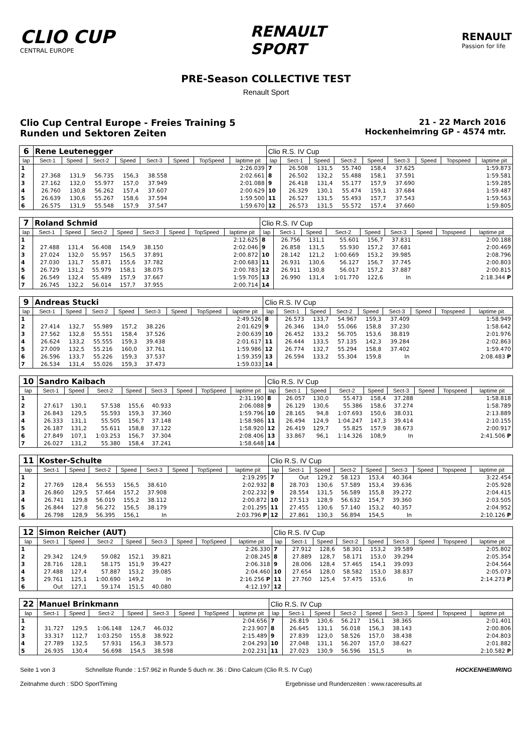CLIO CUP
CENTRAL EUROPE
RENAULT
SPORT
RENAULT
Passion for life
PRE-Season COLLECTIVE TEST
Renault Sport
Clio Cup Central Europe - Freies Training 5
Runden und Sektoren Zeiten
21 - 22 March 2016
Hockenheimring GP - 4574 mtr.
| 6 | Rene Leutenegger | | | | | | | | Clio R.S. IV Cup | | | | | | | | |
| lap | Sect-1 | Speed | Sect-2 | Speed | Sect-3 | Speed | TopSpeed | laptime pit | lap | Sect-1 | Speed | Sect-2 | Speed | Sect-3 | Speed | Topspeed | laptime pit |
| 1 | | | | | | | | 2:26.039 | 7 | 26.508 | 131,5 | 55.740 | 158,4 | 37.625 | | | 1:59.873 |
| 2 | 27.368 | 131,9 | 56.735 | 156,3 | 38.558 | | | 2:02.661 | 8 | 26.502 | 132,2 | 55.488 | 158,1 | 37.591 | | | 1:59.581 |
| 3 | 27.162 | 132,0 | 55.977 | 157,0 | 37.949 | | | 2:01.088 | 9 | 26.418 | 131,4 | 55.177 | 157,9 | 37.690 | | | 1:59.285 |
| 4 | 26.760 | 130,8 | 56.262 | 157,4 | 37.607 | | | 2:00.629 | 10 | 26.329 | 130,1 | 55.474 | 159,1 | 37.684 | | | 1:59.487 |
| 5 | 26.639 | 130,6 | 55.267 | 158,6 | 37.594 | | | 1:59.500 | 11 | 26.527 | 131,5 | 55.493 | 157,7 | 37.543 | | | 1:59.563 |
| 6 | 26.575 | 131,9 | 55.548 | 157,9 | 37.547 | | | 1:59.670 | 12 | 26.573 | 131,5 | 55.572 | 157,4 | 37.660 | | | 1:59.805 |
| 7 | Roland Schmid | | | | | | | | Clio R.S. IV Cup | | | | | | | | |
| lap | Sect-1 | Speed | Sect-2 | Speed | Sect-3 | Speed | TopSpeed | laptime pit | lap | Sect-1 | Speed | Sect-2 | Speed | Sect-3 | Speed | Topspeed | laptime pit |
| 1 | | | | | | | | 2:12.625 | 8 | 26.756 | 131,1 | 55.601 | 156,7 | 37.831 | | | 2:00.188 |
| 2 | 27.488 | 131,4 | 56.408 | 154,9 | 38.150 | | | 2:02.046 | 9 | 26.858 | 131,5 | 55.930 | 157,2 | 37.681 | | | 2:00.469 |
| 3 | 27.024 | 132,0 | 55.957 | 156,5 | 37.891 | | | 2:00.872 | 10 | 28.142 | 121,2 | 1:00.669 | 153,2 | 39.985 | | | 2:08.796 |
| 4 | 27.030 | 131,7 | 55.871 | 155,6 | 37.782 | | | 2:00.683 | 11 | 26.931 | 130,6 | 56.127 | 156,7 | 37.745 | | | 2:00.803 |
| 5 | 26.729 | 131,2 | 55.979 | 158,1 | 38.075 | | | 2:00.783 | 12 | 26.911 | 130,8 | 56.017 | 157,2 | 37.887 | | | 2:00.815 |
| 6 | 26.549 | 132,4 | 55.489 | 157,9 | 37.667 | | | 1:59.705 | 13 | 26.990 | 131,4 | 1:01.770 | 122,6 | In | | | 2:18.344 P |
| 7 | 26.745 | 132,2 | 56.014 | 157,7 | 37.955 | | | 2:00.714 | 14 | | | | | | | | |
| 9 | Andreas Stucki | | | | | | | | Clio R.S. IV Cup | | | | | | | | |
| lap | Sect-1 | Speed | Sect-2 | Speed | Sect-3 | Speed | TopSpeed | laptime pit | lap | Sect-1 | Speed | Sect-2 | Speed | Sect-3 | Speed | Topspeed | laptime pit |
| 1 | | | | | | | | 2:49.526 | 8 | 26.573 | 133,7 | 54.967 | 159,3 | 37.409 | | | 1:58.949 |
| 2 | 27.414 | 132,7 | 55.989 | 157,2 | 38.226 | | | 2:01.629 | 9 | 26.346 | 134,0 | 55.066 | 158,8 | 37.230 | | | 1:58.642 |
| 3 | 27.562 | 132,8 | 55.551 | 158,4 | 37.526 | | | 2:00.639 | 10 | 26.452 | 133,2 | 56.705 | 153,6 | 38.819 | | | 2:01.976 |
| 4 | 26.624 | 133,2 | 55.555 | 159,3 | 39.438 | | | 2:01.617 | 11 | 26.444 | 133,5 | 57.135 | 142,3 | 39.284 | | | 2:02.863 |
| 5 | 27.009 | 132,5 | 55.216 | 160,0 | 37.761 | | | 1:59.986 | 12 | 26.774 | 132,7 | 55.294 | 158,8 | 37.402 | | | 1:59.470 |
| 6 | 26.596 | 133,7 | 55.226 | 159,3 | 37.537 | | | 1:59.359 | 13 | 26.594 | 133,2 | 55.304 | 159,8 | In | | | 2:08.483 P |
| 7 | 26.534 | 131,4 | 55.026 | 159,3 | 37.473 | | | 1:59.033 | 14 | | | | | | | | |
| 10 | Sandro Kaibach | | | | | | | | Clio R.S. IV Cup | | | | | | | | |
| lap | Sect-1 | Speed | Sect-2 | Speed | Sect-3 | Speed | TopSpeed | laptime pit | lap | Sect-1 | Speed | Sect-2 | Speed | Sect-3 | Speed | Topspeed | laptime pit |
| 1 | | | | | | | | 2:31.190 | 8 | 26.057 | 130,0 | 55.473 | 158,4 | 37.288 | | | 1:58.818 |
| 2 | 27.617 | 130,1 | 57.538 | 155,6 | 40.933 | | | 2:06.088 | 9 | 26.129 | 130,6 | 55.386 | 158,6 | 37.274 | | | 1:58.789 |
| 3 | 26.843 | 129,5 | 55.593 | 159,3 | 37.360 | | | 1:59.796 | 10 | 28.165 | 94,8 | 1:07.693 | 150,6 | 38.031 | | | 2:13.889 |
| 4 | 26.333 | 131,1 | 55.505 | 156,7 | 37.148 | | | 1:58.986 | 11 | 26.494 | 124,9 | 1:04.247 | 147,3 | 39.414 | | | 2:10.155 |
| 5 | 26.187 | 131,2 | 55.611 | 158,8 | 37.122 | | | 1:58.920 | 12 | 26.419 | 129,7 | 55.825 | 157,9 | 38.673 | | | 2:00.917 |
| 6 | 27.849 | 107,1 | 1:03.253 | 156,7 | 37.304 | | | 2:08.406 | 13 | 33.867 | 96,1 | 1:14.326 | 108,9 | In | | | 2:41.506 P |
| 7 | 26.027 | 131,2 | 55.380 | 158,4 | 37.241 | | | 1:58.648 | 14 | | | | | | | | |
| 11 | Koster-Schulte | | | | | | | | Clio R.S. IV Cup | | | | | | | | |
| lap | Sect-1 | Speed | Sect-2 | Speed | Sect-3 | Speed | TopSpeed | laptime pit | lap | Sect-1 | Speed | Sect-2 | Speed | Sect-3 | Speed | Topspeed | laptime pit |
| 1 | | | | | | | | 2:19.295 | 7 | Out | 129,2 | 58.123 | 153,4 | 40.364 | | | 3:22.454 |
| 2 | 27.769 | 128,4 | 56.553 | 156,5 | 38.610 | | | 2:02.932 | 8 | 28.703 | 130,6 | 57.589 | 153,4 | 39.636 | | | 2:05.928 |
| 3 | 26.860 | 129,5 | 57.464 | 157,2 | 37.908 | | | 2:02.232 | 9 | 28.554 | 131,5 | 56.589 | 155,8 | 39.272 | | | 2:04.415 |
| 4 | 26.741 | 129,8 | 56.019 | 155,2 | 38.112 | | | 2:00.872 | 10 | 27.513 | 128,9 | 56.632 | 154,7 | 39.360 | | | 2:03.505 |
| 5 | 26.844 | 127,8 | 56.272 | 156,5 | 38.179 | | | 2:01.295 | 11 | 27.455 | 130,6 | 57.140 | 153,2 | 40.357 | | | 2:04.952 |
| 6 | 26.798 | 128,9 | 56.395 | 156,1 | In | | | 2:03.796 P | 12 | 27.861 | 130,3 | 56.894 | 154,5 | In | | | 2:10.126 P |
| 12 | Simon Reicher (AUT) | | | | | | | | Clio R.S. IV Cup | | | | | | | | |
| lap | Sect-1 | Speed | Sect-2 | Speed | Sect-3 | Speed | TopSpeed | laptime pit | lap | Sect-1 | Speed | Sect-2 | Speed | Sect-3 | Speed | Topspeed | laptime pit |
| 1 | | | | | | | | 2:26.330 | 7 | 27.912 | 128,6 | 58.301 | 153,2 | 39.589 | | | 2:05.802 |
| 2 | 29.342 | 124,9 | 59.082 | 152,1 | 39.821 | | | 2:08.245 | 8 | 27.889 | 128,7 | 58.171 | 153,0 | 39.294 | | | 2:05.354 |
| 3 | 28.716 | 128,1 | 58.175 | 151,9 | 39.427 | | | 2:06.318 | 9 | 28.006 | 128,4 | 57.465 | 154,1 | 39.093 | | | 2:04.564 |
| 4 | 27.488 | 127,4 | 57.887 | 153,2 | 39.085 | | | 2:04.460 | 10 | 27.654 | 128,0 | 58.582 | 153,0 | 38.837 | | | 2:05.073 |
| 5 | 29.761 | 125,1 | 1:00.690 | 149,2 | In | | | 2:16.256 P | 11 | 27.760 | 125,4 | 57.475 | 153,6 | In | | | 2:14.273 P |
| 6 | Out | 127,1 | 59.174 | 151,5 | 40.080 | | | 4:12.197 | 12 | | | | | | | | |
| 22 | Manuel Brinkmann | | | | | | | | Clio R.S. IV Cup | | | | | | | | |
| lap | Sect-1 | Speed | Sect-2 | Speed | Sect-3 | Speed | TopSpeed | laptime pit | lap | Sect-1 | Speed | Sect-2 | Speed | Sect-3 | Speed | Topspeed | laptime pit |
| 1 | | | | | | | | 2:04.656 | 7 | 26.819 | 130,6 | 56.217 | 156,1 | 38.365 | | | 2:01.401 |
| 2 | 31.727 | 129,5 | 1:06.148 | 124,7 | 46.032 | | | 2:23.907 | 8 | 26.645 | 131,1 | 56.018 | 156,3 | 38.143 | | | 2:00.806 |
| 3 | 33.317 | 112,7 | 1:03.250 | 155,8 | 38.922 | | | 2:15.489 | 9 | 27.839 | 123,0 | 58.526 | 157,0 | 38.438 | | | 2:04.803 |
| 4 | 27.789 | 132,5 | 57.931 | 156,3 | 38.573 | | | 2:04.293 | 10 | 27.048 | 131,1 | 56.207 | 157,0 | 38.627 | | | 2:01.882 |
| 5 | 26.935 | 130,4 | 56.698 | 154,5 | 38.598 | | | 2:02.231 | 11 | 27.023 | 130,9 | 56.596 | 151,5 | In | | | 2:10.582 P |
Seite 1 von 3 Schnellste Runde : 1:57.962 in Runde 5 duch nr. 36 : Dino Calcum (Clio R.S. IV Cup) HOCKENHEIMRING
Zeitnahme durch : SDO SportTiming Ergebnisse und Rundenzeiten : www.raceresults.at